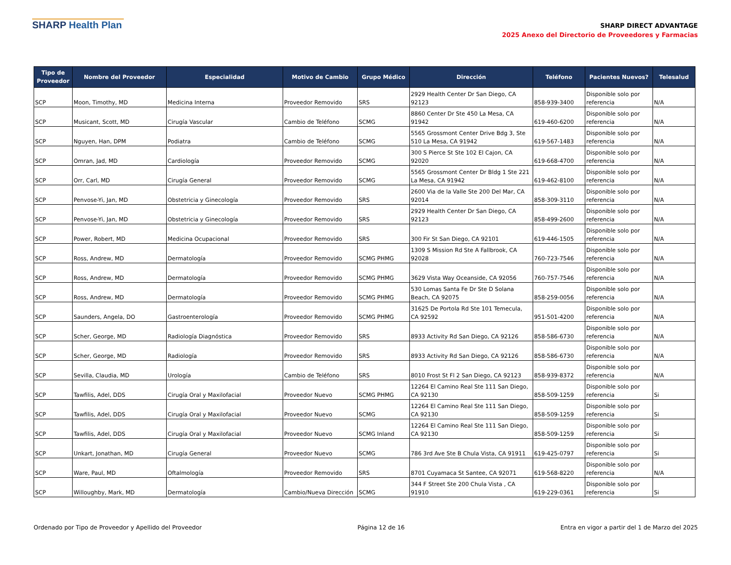SHARP Health Plan
SHARP DIRECT ADVANTAGE
2025 Anexo del Directorio de Proveedores y Farmacias
| Tipo de Proveedor | Nombre del Proveedor | Especialidad | Motivo de Cambio | Grupo Médico | Dirección | Teléfono | Pacientes Nuevos? | Telesalud |
| --- | --- | --- | --- | --- | --- | --- | --- | --- |
| SCP | Moon, Timothy, MD | Medicina Interna | Proveedor Removido | SRS | 2929 Health Center Dr San Diego, CA 92123 | 858-939-3400 | Disponible solo por referencia | N/A |
| SCP | Musicant, Scott, MD | Cirugía Vascular | Cambio de Teléfono | SCMG | 8860 Center Dr Ste 450 La Mesa, CA 91942 | 619-460-6200 | Disponible solo por referencia | N/A |
| SCP | Nguyen, Han, DPM | Podiatra | Cambio de Teléfono | SCMG | 5565 Grossmont Center Drive Bdg 3, Ste 510 La Mesa, CA 91942 | 619-567-1483 | Disponible solo por referencia | N/A |
| SCP | Omran, Jad, MD | Cardiología | Proveedor Removido | SCMG | 300 S Pierce St Ste 102 El Cajon, CA 92020 | 619-668-4700 | Disponible solo por referencia | N/A |
| SCP | Orr, Carl, MD | Cirugía General | Proveedor Removido | SCMG | 5565 Grossmont Center Dr Bldg 1 Ste 221 La Mesa, CA 91942 | 619-462-8100 | Disponible solo por referencia | N/A |
| SCP | Penvose-Yi, Jan, MD | Obstetricia y Ginecología | Proveedor Removido | SRS | 2600 Via de la Valle Ste 200 Del Mar, CA 92014 | 858-309-3110 | Disponible solo por referencia | N/A |
| SCP | Penvose-Yi, Jan, MD | Obstetricia y Ginecología | Proveedor Removido | SRS | 2929 Health Center Dr San Diego, CA 92123 | 858-499-2600 | Disponible solo por referencia | N/A |
| SCP | Power, Robert, MD | Medicina Ocupacional | Proveedor Removido | SRS | 300 Fir St San Diego, CA 92101 | 619-446-1505 | Disponible solo por referencia | N/A |
| SCP | Ross, Andrew, MD | Dermatología | Proveedor Removido | SCMG PHMG | 1309 S Mission Rd Ste A Fallbrook, CA 92028 | 760-723-7546 | Disponible solo por referencia | N/A |
| SCP | Ross, Andrew, MD | Dermatología | Proveedor Removido | SCMG PHMG | 3629 Vista Way Oceanside, CA 92056 | 760-757-7546 | Disponible solo por referencia | N/A |
| SCP | Ross, Andrew, MD | Dermatología | Proveedor Removido | SCMG PHMG | 530 Lomas Santa Fe Dr Ste D Solana Beach, CA 92075 | 858-259-0056 | Disponible solo por referencia | N/A |
| SCP | Saunders, Angela, DO | Gastroenterología | Proveedor Removido | SCMG PHMG | 31625 De Portola Rd Ste 101 Temecula, CA 92592 | 951-501-4200 | Disponible solo por referencia | N/A |
| SCP | Scher, George, MD | Radiología Diagnóstica | Proveedor Removido | SRS | 8933 Activity Rd San Diego, CA 92126 | 858-586-6730 | Disponible solo por referencia | N/A |
| SCP | Scher, George, MD | Radiología | Proveedor Removido | SRS | 8933 Activity Rd San Diego, CA 92126 | 858-586-6730 | Disponible solo por referencia | N/A |
| SCP | Sevilla, Claudia, MD | Urología | Cambio de Teléfono | SRS | 8010 Frost St Fl 2 San Diego, CA 92123 | 858-939-8372 | Disponible solo por referencia | N/A |
| SCP | Tawfilis, Adel, DDS | Cirugía Oral y Maxilofacial | Proveedor Nuevo | SCMG PHMG | 12264 El Camino Real Ste 111 San Diego, CA 92130 | 858-509-1259 | Disponible solo por referencia | Si |
| SCP | Tawfilis, Adel, DDS | Cirugía Oral y Maxilofacial | Proveedor Nuevo | SCMG | 12264 El Camino Real Ste 111 San Diego, CA 92130 | 858-509-1259 | Disponible solo por referencia | Si |
| SCP | Tawfilis, Adel, DDS | Cirugía Oral y Maxilofacial | Proveedor Nuevo | SCMG Inland | 12264 El Camino Real Ste 111 San Diego, CA 92130 | 858-509-1259 | Disponible solo por referencia | Si |
| SCP | Unkart, Jonathan, MD | Cirugía General | Proveedor Nuevo | SCMG | 786 3rd Ave Ste B Chula Vista, CA 91911 | 619-425-0797 | Disponible solo por referencia | Si |
| SCP | Ware, Paul, MD | Oftalmología | Proveedor Removido | SRS | 8701 Cuyamaca St Santee, CA 92071 | 619-568-8220 | Disponible solo por referencia | N/A |
| SCP | Willoughby, Mark, MD | Dermatología | Cambio/Nueva Dirección | SCMG | 344 F Street Ste 200 Chula Vista , CA 91910 | 619-229-0361 | Disponible solo por referencia | Si |
Ordenado por Tipo de Proveedor y Apellido del Proveedor Página 12 de 16 Entra en vigor a partir del 1 de Marzo del 2025